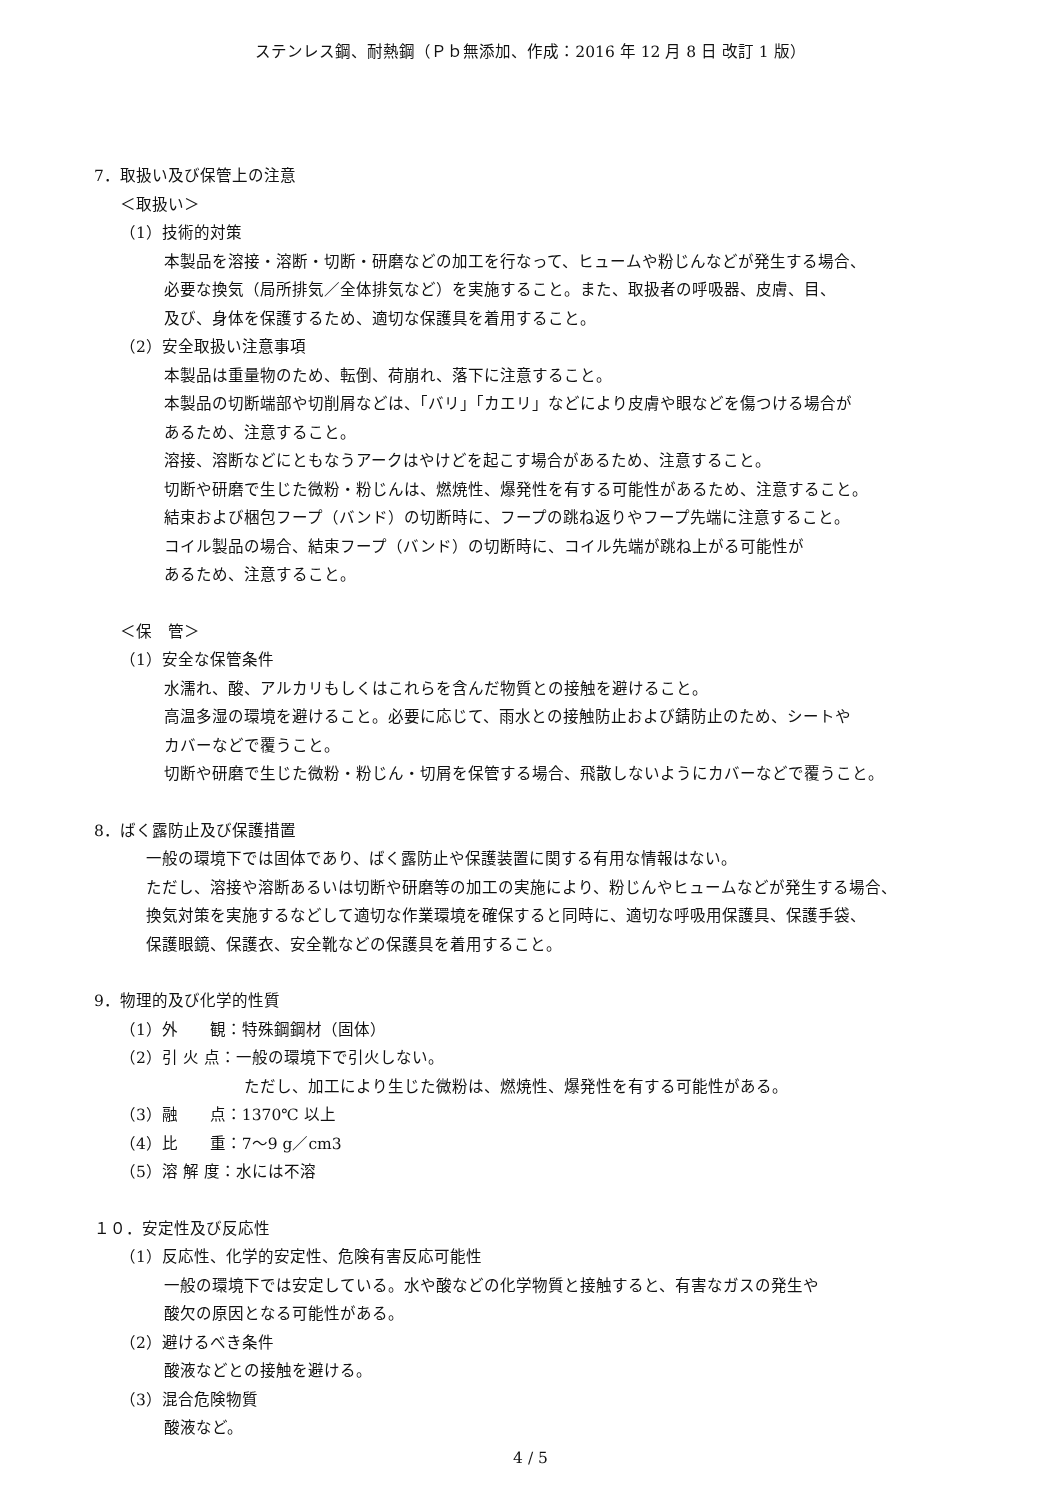ステンレス鋼、耐熱鋼（Ｐｂ無添加、作成：2016 年 12 月 8 日 改訂 1 版）
7．取扱い及び保管上の注意
＜取扱い＞
（1）技術的対策
本製品を溶接・溶断・切断・研磨などの加工を行なって、ヒュームや粉じんなどが発生する場合、
必要な換気（局所排気／全体排気など）を実施すること。また、取扱者の呼吸器、皮膚、目、
及び、身体を保護するため、適切な保護具を着用すること。
（2）安全取扱い注意事項
本製品は重量物のため、転倒、荷崩れ、落下に注意すること。
本製品の切断端部や切削屑などは、「バリ」「カエリ」などにより皮膚や眼などを傷つける場合が
あるため、注意すること。
溶接、溶断などにともなうアークはやけどを起こす場合があるため、注意すること。
切断や研磨で生じた微粉・粉じんは、燃焼性、爆発性を有する可能性があるため、注意すること。
結束および梱包フープ（バンド）の切断時に、フープの跳ね返りやフープ先端に注意すること。
コイル製品の場合、結束フープ（バンド）の切断時に、コイル先端が跳ね上がる可能性が
あるため、注意すること。
＜保　管＞
（1）安全な保管条件
水濡れ、酸、アルカリもしくはこれらを含んだ物質との接触を避けること。
高温多湿の環境を避けること。必要に応じて、雨水との接触防止および錆防止のため、シートや
カバーなどで覆うこと。
切断や研磨で生じた微粉・粉じん・切屑を保管する場合、飛散しないようにカバーなどで覆うこと。
8．ばく露防止及び保護措置
一般の環境下では固体であり、ばく露防止や保護装置に関する有用な情報はない。
ただし、溶接や溶断あるいは切断や研磨等の加工の実施により、粉じんやヒュームなどが発生する場合、
換気対策を実施するなどして適切な作業環境を確保すると同時に、適切な呼吸用保護具、保護手袋、
保護眼鏡、保護衣、安全靴などの保護具を着用すること。
9．物理的及び化学的性質
（1）外　　観：特殊鋼鋼材（固体）
（2）引 火 点：一般の環境下で引火しない。
ただし、加工により生じた微粉は、燃焼性、爆発性を有する可能性がある。
（3）融　　点：1370℃ 以上
（4）比　　重：7～9 g／cm3
（5）溶 解 度：水には不溶
１０．安定性及び反応性
（1）反応性、化学的安定性、危険有害反応可能性
一般の環境下では安定している。水や酸などの化学物質と接触すると、有害なガスの発生や
酸欠の原因となる可能性がある。
（2）避けるべき条件
酸液などとの接触を避ける。
（3）混合危険物質
酸液など。
4 / 5